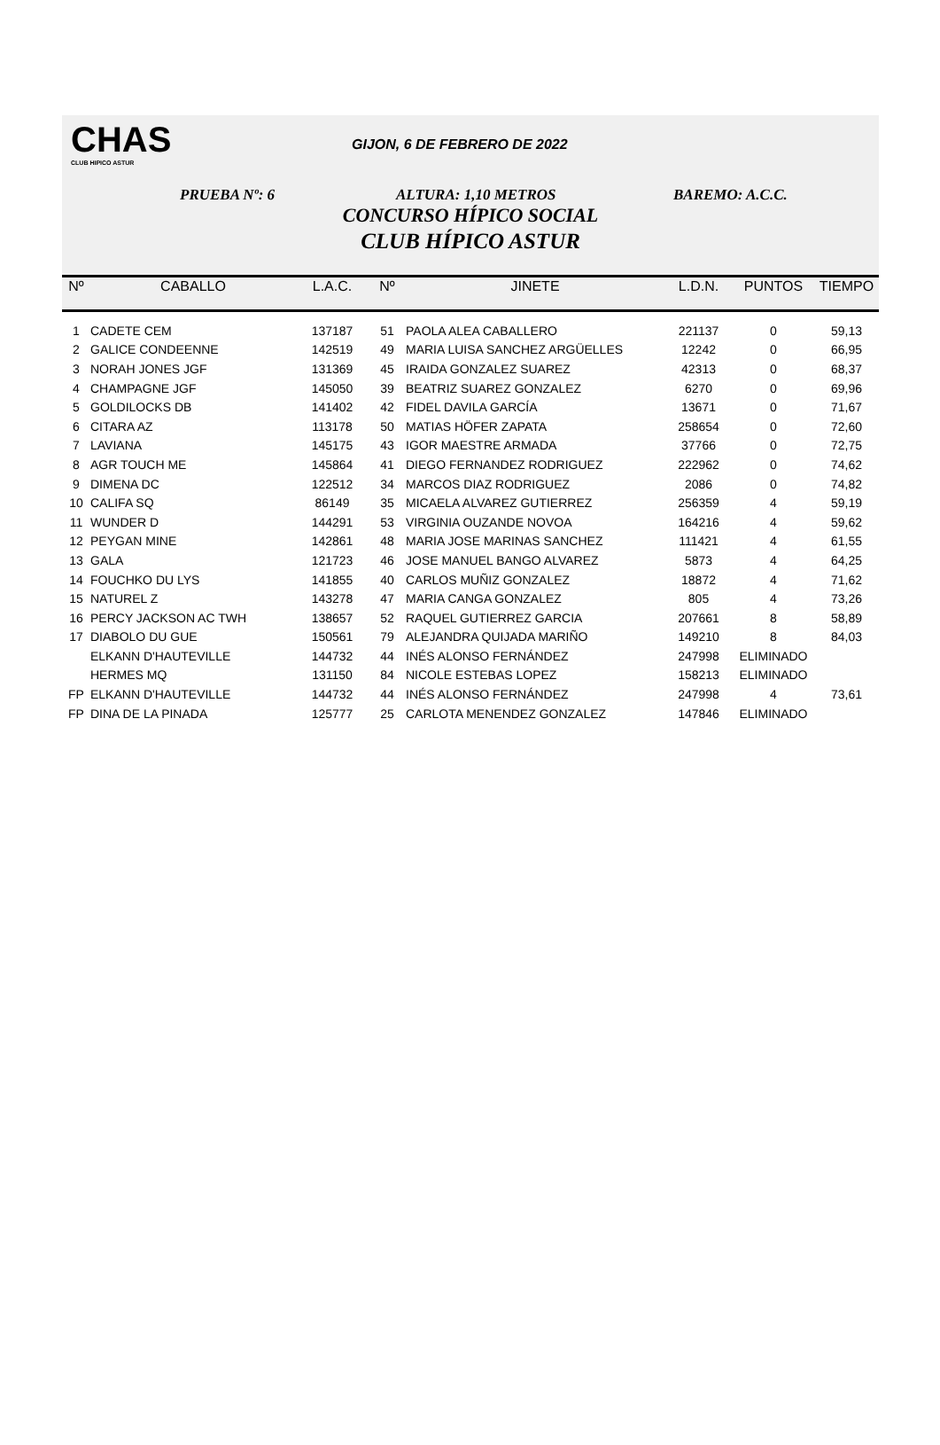CHAS
CLUB HIPICO ASTUR
GIJON, 6 DE FEBRERO DE 2022
PRUEBA Nº: 6 ALTURA: 1,10 METROS BAREMO: A.C.C.
CONCURSO HÍPICO SOCIAL
CLUB HÍPICO ASTUR
| Nº | CABALLO | L.A.C. | Nº | JINETE | L.D.N. | PUNTOS | TIEMPO |
| --- | --- | --- | --- | --- | --- | --- | --- |
| 1 | CADETE CEM | 137187 | 51 | PAOLA ALEA CABALLERO | 221137 | 0 | 59,13 |
| 2 | GALICE CONDEENNE | 142519 | 49 | MARIA LUISA SANCHEZ ARGÜELLES | 12242 | 0 | 66,95 |
| 3 | NORAH JONES JGF | 131369 | 45 | IRAIDA GONZALEZ SUAREZ | 42313 | 0 | 68,37 |
| 4 | CHAMPAGNE JGF | 145050 | 39 | BEATRIZ SUAREZ GONZALEZ | 6270 | 0 | 69,96 |
| 5 | GOLDILOCKS DB | 141402 | 42 | FIDEL DAVILA GARCÍA | 13671 | 0 | 71,67 |
| 6 | CITARA AZ | 113178 | 50 | MATIAS HÖFER ZAPATA | 258654 | 0 | 72,60 |
| 7 | LAVIANA | 145175 | 43 | IGOR MAESTRE ARMADA | 37766 | 0 | 72,75 |
| 8 | AGR TOUCH ME | 145864 | 41 | DIEGO FERNANDEZ RODRIGUEZ | 222962 | 0 | 74,62 |
| 9 | DIMENA DC | 122512 | 34 | MARCOS DIAZ RODRIGUEZ | 2086 | 0 | 74,82 |
| 10 | CALIFA SQ | 86149 | 35 | MICAELA ALVAREZ GUTIERREZ | 256359 | 4 | 59,19 |
| 11 | WUNDER D | 144291 | 53 | VIRGINIA OUZANDE NOVOA | 164216 | 4 | 59,62 |
| 12 | PEYGAN MINE | 142861 | 48 | MARIA JOSE MARINAS SANCHEZ | 111421 | 4 | 61,55 |
| 13 | GALA | 121723 | 46 | JOSE MANUEL BANGO ALVAREZ | 5873 | 4 | 64,25 |
| 14 | FOUCHKO DU LYS | 141855 | 40 | CARLOS MUÑIZ GONZALEZ | 18872 | 4 | 71,62 |
| 15 | NATUREL Z | 143278 | 47 | MARIA CANGA GONZALEZ | 805 | 4 | 73,26 |
| 16 | PERCY JACKSON AC TWH | 138657 | 52 | RAQUEL GUTIERREZ GARCIA | 207661 | 8 | 58,89 |
| 17 | DIABOLO DU GUE | 150561 | 79 | ALEJANDRA QUIJADA MARIÑO | 149210 | 8 | 84,03 |
| | ELKANN D'HAUTEVILLE | 144732 | 44 | INÉS ALONSO FERNÁNDEZ | 247998 | ELIMINADO | |
| | HERMES MQ | 131150 | 84 | NICOLE ESTEBAS LOPEZ | 158213 | ELIMINADO | |
| FP | ELKANN D'HAUTEVILLE | 144732 | 44 | INÉS ALONSO FERNÁNDEZ | 247998 | 4 | 73,61 |
| FP | DINA DE LA PINADA | 125777 | 25 | CARLOTA MENENDEZ GONZALEZ | 147846 | ELIMINADO | |